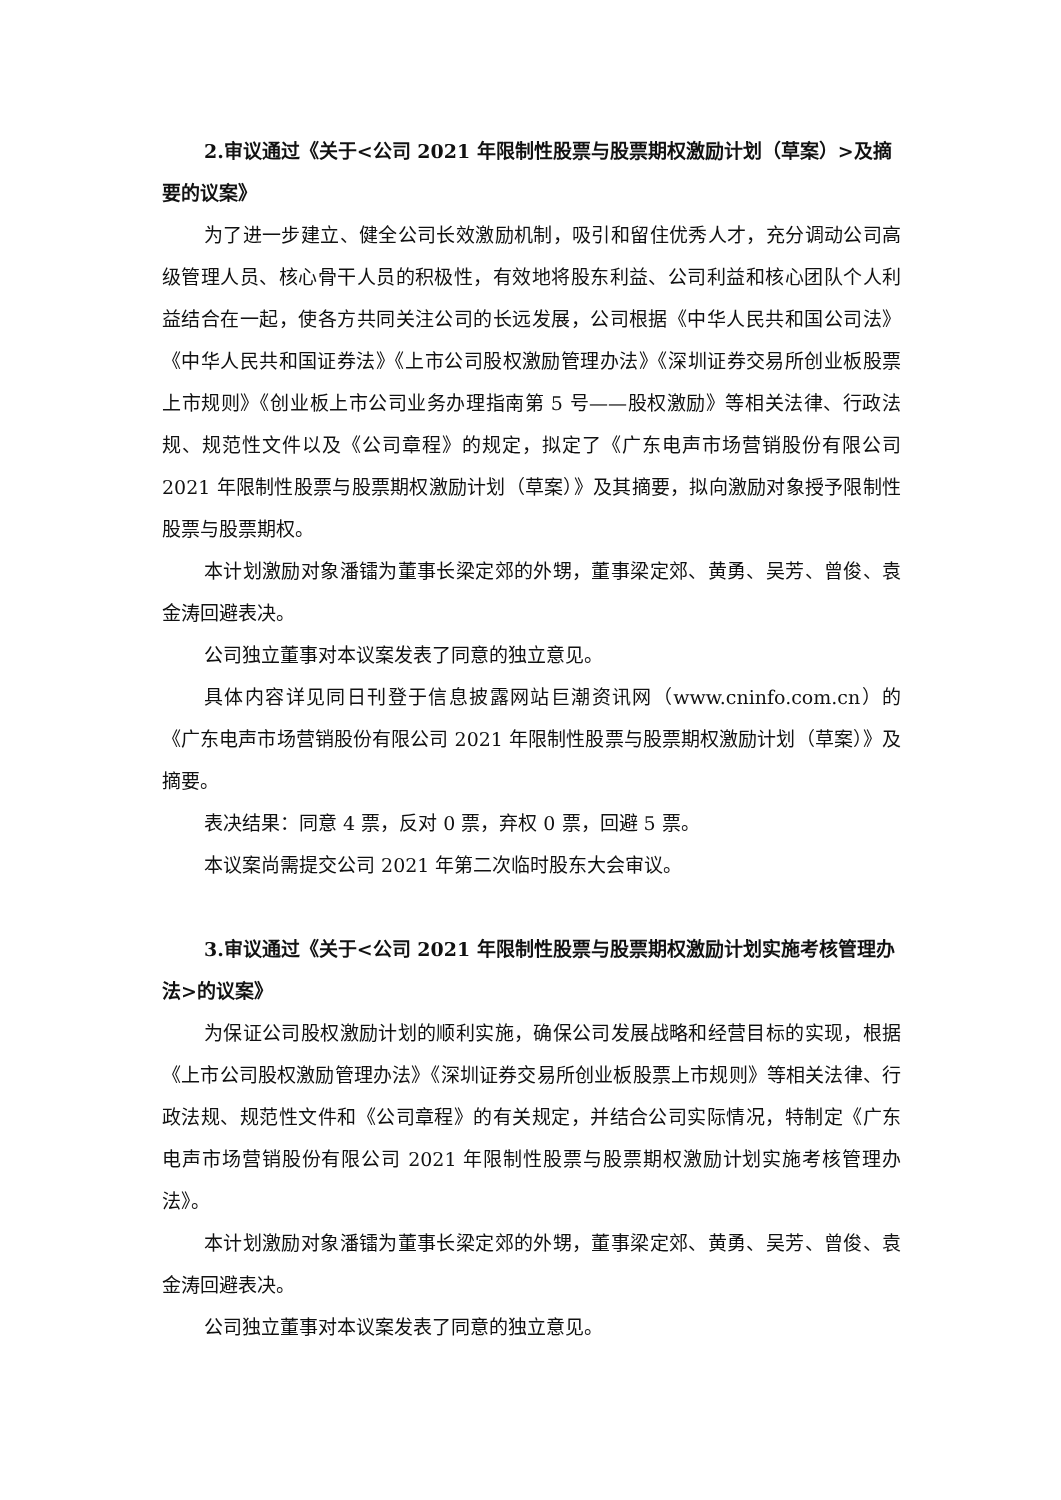2.审议通过《关于<公司 2021 年限制性股票与股票期权激励计划（草案）>及摘要的议案》
为了进一步建立、健全公司长效激励机制，吸引和留住优秀人才，充分调动公司高级管理人员、核心骨干人员的积极性，有效地将股东利益、公司利益和核心团队个人利益结合在一起，使各方共同关注公司的长远发展，公司根据《中华人民共和国公司法》《中华人民共和国证券法》《上市公司股权激励管理办法》《深圳证券交易所创业板股票上市规则》《创业板上市公司业务办理指南第 5 号——股权激励》等相关法律、行政法规、规范性文件以及《公司章程》的规定，拟定了《广东电声市场营销股份有限公司 2021 年限制性股票与股票期权激励计划（草案）》及其摘要，拟向激励对象授予限制性股票与股票期权。
本计划激励对象潘镭为董事长梁定郊的外甥，董事梁定郊、黄勇、吴芳、曾俊、袁金涛回避表决。
公司独立董事对本议案发表了同意的独立意见。
具体内容详见同日刊登于信息披露网站巨潮资讯网（www.cninfo.com.cn）的《广东电声市场营销股份有限公司 2021 年限制性股票与股票期权激励计划（草案）》及摘要。
表决结果：同意 4 票，反对 0 票，弃权 0 票，回避 5 票。
本议案尚需提交公司 2021 年第二次临时股东大会审议。
3.审议通过《关于<公司 2021 年限制性股票与股票期权激励计划实施考核管理办法>的议案》
为保证公司股权激励计划的顺利实施，确保公司发展战略和经营目标的实现，根据《上市公司股权激励管理办法》《深圳证券交易所创业板股票上市规则》等相关法律、行政法规、规范性文件和《公司章程》的有关规定，并结合公司实际情况，特制定《广东电声市场营销股份有限公司 2021 年限制性股票与股票期权激励计划实施考核管理办法》。
本计划激励对象潘镭为董事长梁定郊的外甥，董事梁定郊、黄勇、吴芳、曾俊、袁金涛回避表决。
公司独立董事对本议案发表了同意的独立意见。